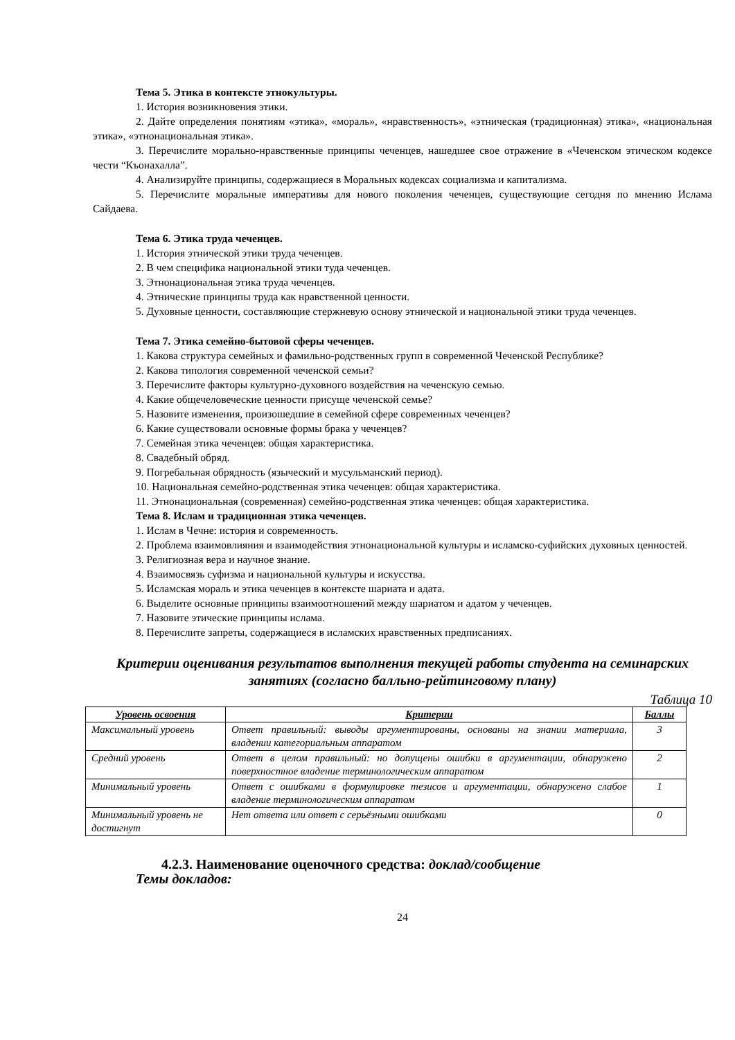Тема 5. Этика в контексте этнокультуры.
1. История возникновения этики.
2. Дайте определения понятиям «этика», «мораль», «нравственность», «этническая (традиционная) этика», «национальная этика», «этнонациональная этика».
3. Перечислите морально-нравственные принципы чеченцев, нашедшее свое отражение в «Чеченском этическом кодексе чести “Къонахалла”.
4. Анализируйте принципы, содержащиеся в Моральных кодексах социализма и капитализма.
5. Перечислите моральные императивы для нового поколения чеченцев, существующие сегодня по мнению Ислама Сайдаева.
Тема 6. Этика труда чеченцев.
1. История этнической этики труда чеченцев.
2. В чем специфика национальной этики туда чеченцев.
3. Этнонациональная этика труда чеченцев.
4. Этнические принципы труда как нравственной ценности.
5. Духовные ценности, составляющие стержневую основу этнической и национальной этики труда чеченцев.
Тема 7. Этика семейно-бытовой сферы чеченцев.
1. Какова структура семейных и фамильно-родственных групп в современной Чеченской Республике?
2. Какова типология современной чеченской семьи?
3. Перечислите факторы культурно-духовного воздействия на чеченскую семью.
4. Какие общечеловеческие ценности присуще чеченской семье?
5. Назовите изменения, произошедшие в семейной сфере современных чеченцев?
6. Какие существовали основные формы брака у чеченцев?
7. Семейная этика чеченцев: общая характеристика.
8. Свадебный обряд.
9. Погребальная обрядность (языческий и мусульманский период).
10. Национальная семейно-родственная этика чеченцев: общая характеристика.
11. Этнонациональная (современная) семейно-родственная этика чеченцев: общая характеристика.
Тема 8. Ислам и традиционная этика чеченцев.
1. Ислам в Чечне: история и современность.
2. Проблема взаимовлияния и взаимодействия этнонациональной культуры и исламско-суфийских духовных ценностей.
3. Религиозная вера и научное знание.
4. Взаимосвязь суфизма и национальной культуры и искусства.
5. Исламская мораль и этика чеченцев в контексте шариата и адата.
6. Выделите основные принципы взаимоотношений между шариатом и адатом у чеченцев.
7. Назовите этические принципы ислама.
8. Перечислите запреты, содержащиеся в исламских нравственных предписаниях.
Критерии оценивания результатов выполнения текущей работы студента на семинарских занятиях (согласно балльно-рейтинговому плану)
Таблица 10
| Уровень освоения | Критерии | Баллы |
| --- | --- | --- |
| Максимальный уровень | Ответ правильный: выводы аргументированы, основаны на знании материала, владении категориальным аппаратом | 3 |
| Средний уровень | Ответ в целом правильный: но допущены ошибки в аргументации, обнаружено поверхностное владение терминологическим аппаратом | 2 |
| Минимальный уровень | Ответ с ошибками в формулировке тезисов и аргументации, обнаружено слабое владение терминологическим аппаратом | 1 |
| Минимальный уровень не достигнут | Нет ответа или ответ с серьёзными ошибками | 0 |
4.2.3. Наименование оценочного средства: доклад/сообщение
Темы докладов:
24